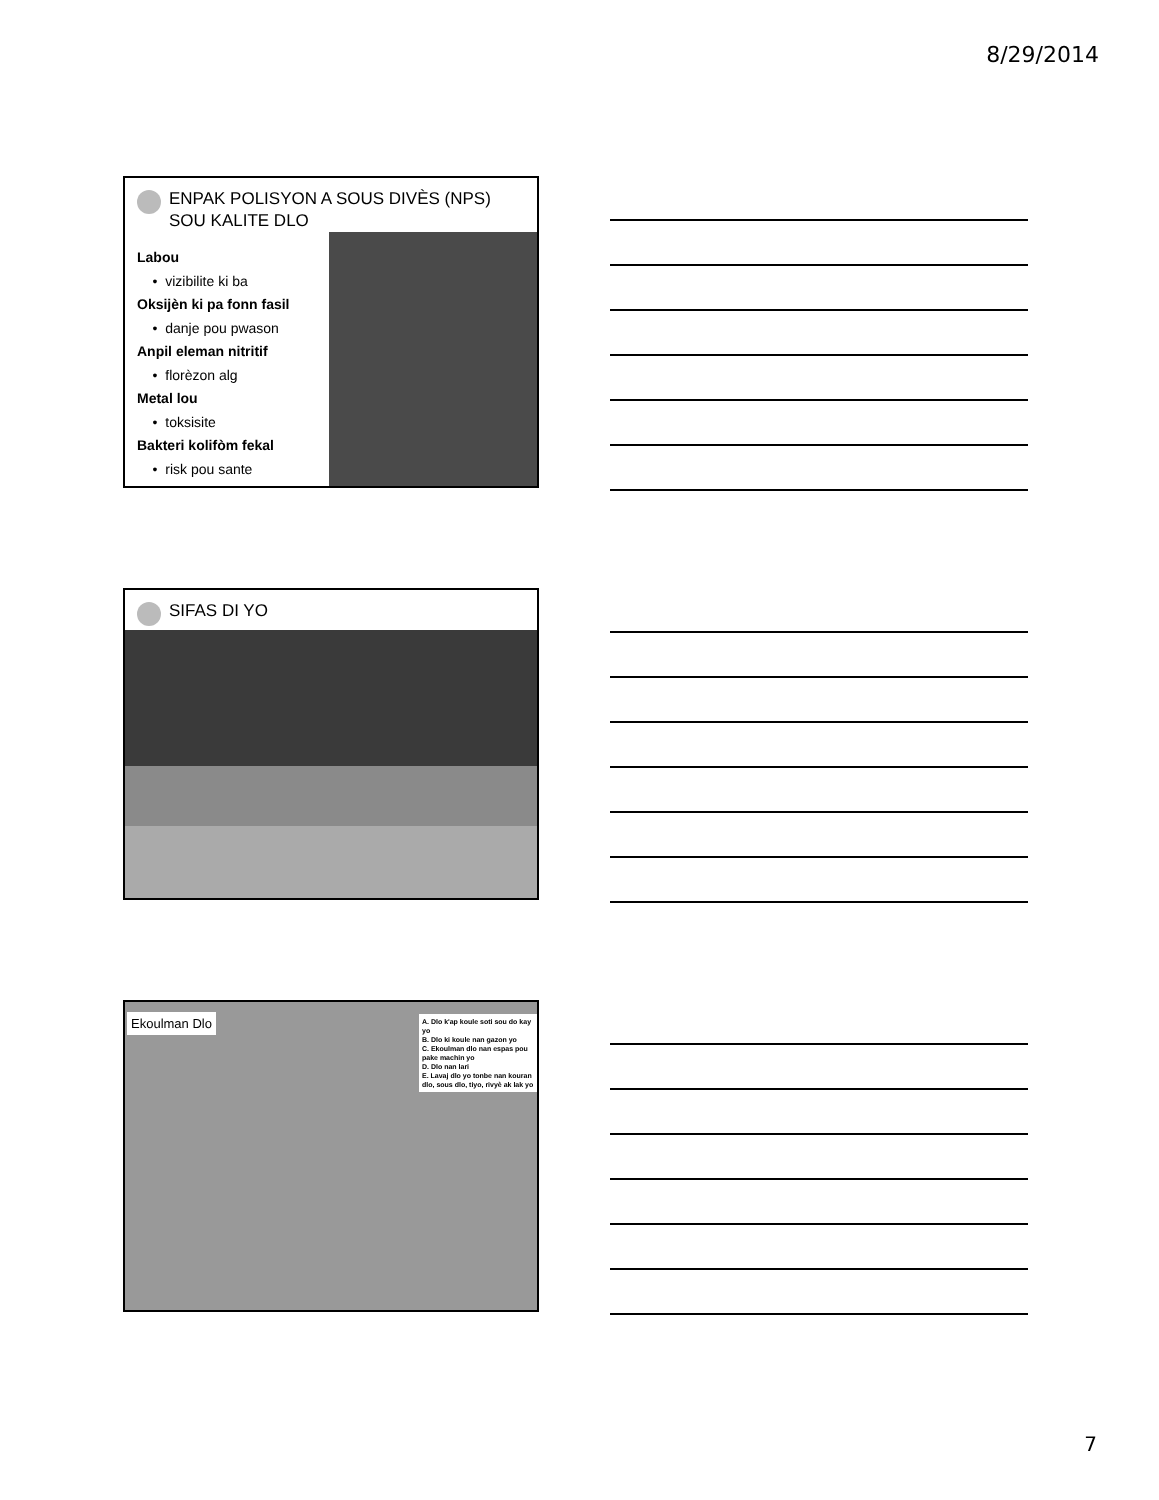8/29/2014
ENPAK POLISYON A SOUS DIVÈS (NPS) SOU KALITE DLO
Labou
• vizibilite ki ba
Oksijèn ki pa fonn fasil
• danje pou pwason
Anpil eleman nitritif
• florèzon alg
Metal lou
• toksisite
Bakteri kolifòm fekal
• risk pou sante
SIFAS DI YO
Ekoulman Dlo
A. Dlo k'ap koule soti sou do kay yo
B. Dlo ki koule nan gazon yo
C. Ekoulman dlo nan espas pou pake machin yo
D. Dlo nan lari
E. Lavaj dlo yo tonbe nan kouran dlo, sous dlo, tiyo, rivyè ak lak yo
7